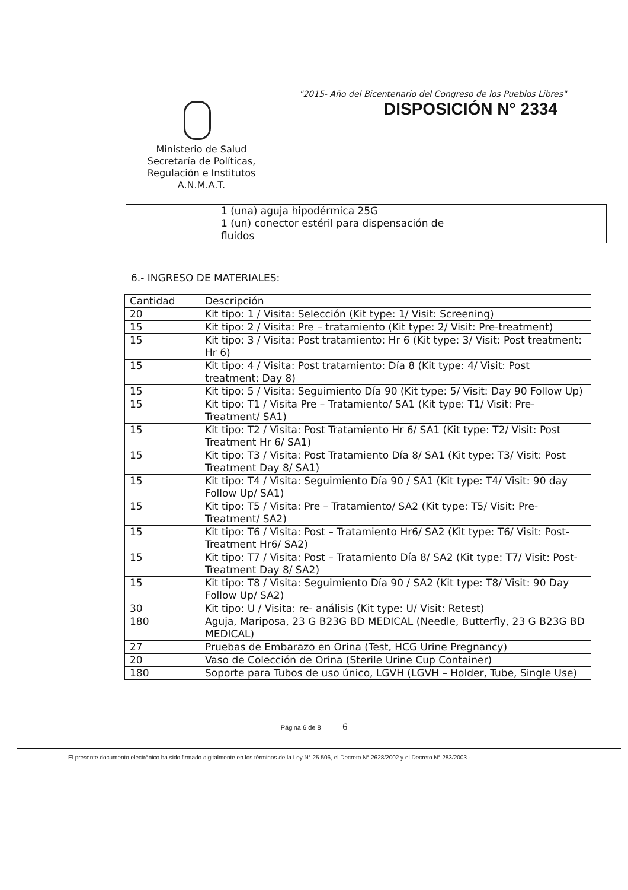"2015- Año del Bicentenario del Congreso de los Pueblos Libres"
DISPOSICIÓN N° 2334
Ministerio de Salud
Secretaría de Políticas,
Regulación e Institutos
A.N.M.A.T.
| | 1 (una) aguja hipodérmica 25G 1 (un) conector estéril para dispensación de fluidos | | |
6.- INGRESO DE MATERIALES:
| Cantidad | Descripción |
| 20 | Kit tipo: 1 / Visita: Selección (Kit type: 1/ Visit: Screening) |
| 15 | Kit tipo: 2 / Visita: Pre – tratamiento (Kit type: 2/ Visit: Pre-treatment) |
| 15 | Kit tipo: 3 / Visita: Post tratamiento: Hr 6 (Kit type: 3/ Visit: Post treatment: Hr 6) |
| 15 | Kit tipo: 4 / Visita: Post tratamiento: Día 8 (Kit type: 4/ Visit: Post treatment: Day 8) |
| 15 | Kit tipo: 5 / Visita: Seguimiento Día 90 (Kit type: 5/ Visit: Day 90 Follow Up) |
| 15 | Kit tipo: T1 / Visita Pre – Tratamiento/ SA1 (Kit type: T1/ Visit: Pre-Treatment/ SA1) |
| 15 | Kit tipo: T2 / Visita: Post Tratamiento Hr 6/ SA1 (Kit type: T2/ Visit: Post Treatment Hr 6/ SA1) |
| 15 | Kit tipo: T3 / Visita: Post Tratamiento Día 8/ SA1 (Kit type: T3/ Visit: Post Treatment Day 8/ SA1) |
| 15 | Kit tipo: T4 / Visita: Seguimiento Día 90 / SA1 (Kit type: T4/ Visit: 90 day Follow Up/ SA1) |
| 15 | Kit tipo: T5 / Visita: Pre – Tratamiento/ SA2 (Kit type: T5/ Visit: Pre-Treatment/ SA2) |
| 15 | Kit tipo: T6 / Visita: Post – Tratamiento Hr6/ SA2 (Kit type: T6/ Visit: Post-Treatment Hr6/ SA2) |
| 15 | Kit tipo: T7 / Visita: Post – Tratamiento Día 8/ SA2 (Kit type: T7/ Visit: Post-Treatment Day 8/ SA2) |
| 15 | Kit tipo: T8 / Visita: Seguimiento Día 90 / SA2 (Kit type: T8/ Visit: 90 Day Follow Up/ SA2) |
| 30 | Kit tipo: U / Visita: re- análisis (Kit type: U/ Visit: Retest) |
| 180 | Aguja, Mariposa, 23 G B23G BD MEDICAL (Needle, Butterfly, 23 G B23G BD MEDICAL) |
| 27 | Pruebas de Embarazo en Orina (Test, HCG Urine Pregnancy) |
| 20 | Vaso de Colección de Orina (Sterile Urine Cup Container) |
| 180 | Soporte para Tubos de uso único, LGVH (LGVH – Holder, Tube, Single Use) |
Página 6 de 8 6
El presente documento electrónico ha sido firmado digitalmente en los términos de la Ley N° 25.506, el Decreto N° 2628/2002 y el Decreto N° 283/2003.-